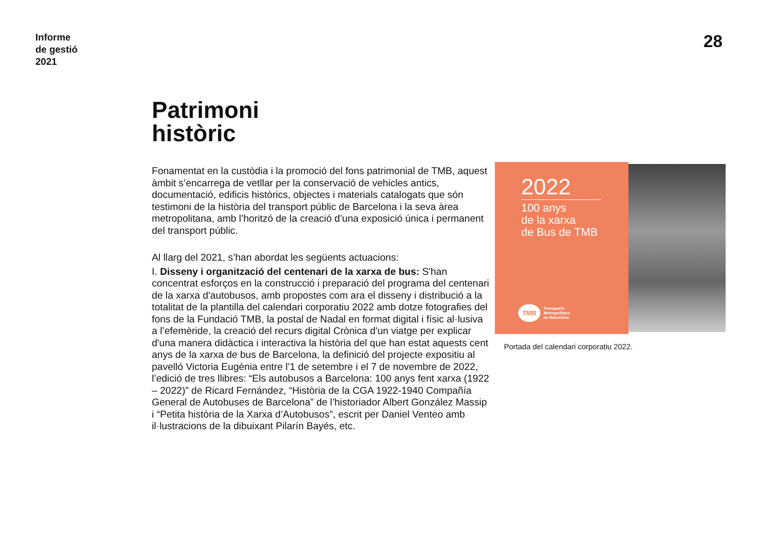Informe
de gestió
2021
28
Patrimoni
històric
Fonamentat en la custòdia i la promoció del fons patrimonial de TMB, aquest àmbit s’encarrega de vetllar per la conservació de vehicles antics, documentació, edificis històrics, objectes i materials catalogats que són testimoni de la història del transport públic de Barcelona i la seva àrea metropolitana, amb l’horitzó de la creació d’una exposició única i permanent del transport públic.
Al llarg del 2021, s’han abordat les següents actuacions:
I. Disseny i organització del centenari de la xarxa de bus: S'han concentrat esforços en la construcció i preparació del programa del centenari de la xarxa d'autobusos, amb propostes com ara el disseny i distribució a la totalitat de la plantilla del calendari corporatiu 2022 amb dotze fotografies del fons de la Fundació TMB, la postal de Nadal en format digital i físic al·lusiva a l’efemèride, la creació del recurs digital Crònica d'un viatge per explicar d'una manera didàctica i interactiva la història del que han estat aquests cent anys de la xarxa de bus de Barcelona, la definició del projecte expositiu al pavelló Victoria Eugènia entre l’1 de setembre i el 7 de novembre de 2022, l’edició de tres llibres: “Els autobusos a Barcelona: 100 anys fent xarxa (1922 – 2022)” de Ricard Fernández, “Història de la CGA 1922-1940 Compañía General de Autobuses de Barcelona” de l’historiador Albert González Massip i “Petita història de la Xarxa d’Autobusos”, escrit per Daniel Venteo amb il·lustracions de la dibuixant Pilarín Bayés, etc.
2022
100 anys
de la xarxa
de Bus de TMB
TMB
Transports
Metropolitans
de Barcelona
Portada del calendari corporatiu 2022.